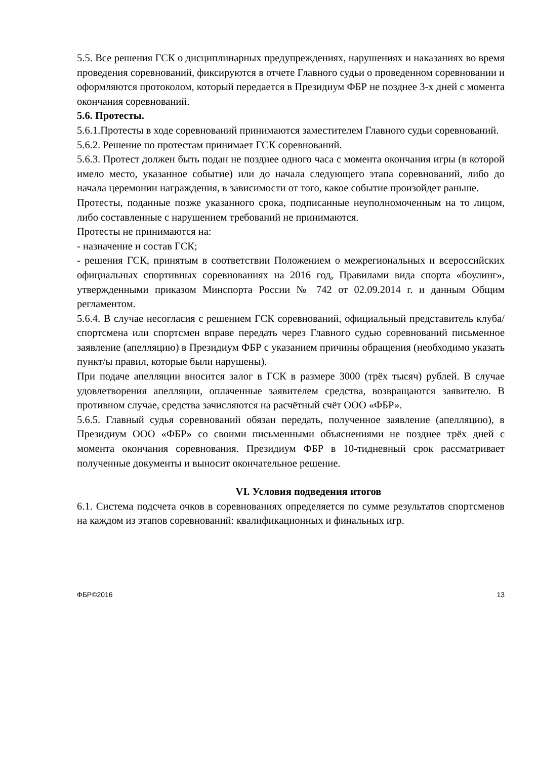5.5. Все решения ГСК о дисциплинарных предупреждениях, нарушениях и наказаниях во время проведения соревнований, фиксируются в отчете Главного судьи о проведенном соревновании и оформляются протоколом, который передается в Президиум ФБР не позднее 3-х дней с момента окончания соревнований.
5.6. Протесты.
5.6.1.Протесты в ходе соревнований принимаются заместителем Главного судьи соревнований.
5.6.2. Решение по протестам принимает ГСК соревнований.
5.6.3. Протест должен быть подан не позднее одного часа с момента окончания игры (в которой имело место, указанное событие) или до начала следующего этапа соревнований, либо до начала церемонии награждения, в зависимости от того, какое событие произойдет раньше.
Протесты, поданные позже указанного срока, подписанные неуполномоченным на то лицом, либо составленные с нарушением требований не принимаются.
Протесты не принимаются на:
- назначение и состав ГСК;
- решения ГСК, принятым в соответствии Положением о межрегиональных и всероссийских официальных спортивных соревнованиях на 2016 год, Правилами вида спорта «боулинг», утвержденными приказом Минспорта России № 742 от 02.09.2014 г. и данным Общим регламентом.
5.6.4. В случае несогласия с решением ГСК соревнований, официальный представитель клуба/спортсмена или спортсмен вправе передать через Главного судью соревнований письменное заявление (апелляцию) в Президиум ФБР с указанием причины обращения (необходимо указать пункт/ы правил, которые были нарушены).
При подаче апелляции вносится залог в ГСК в размере 3000 (трёх тысяч) рублей. В случае удовлетворения апелляции, оплаченные заявителем средства, возвращаются заявителю. В противном случае, средства зачисляются на расчётный счёт ООО «ФБР».
5.6.5. Главный судья соревнований обязан передать, полученное заявление (апелляцию), в Президиум ООО «ФБР» со своими письменными объяснениями не позднее трёх дней с момента окончания соревнования. Президиум ФБР в 10-тидневный срок рассматривает полученные документы и выносит окончательное решение.
VI. Условия подведения итогов
6.1. Система подсчета очков в соревнованиях определяется по сумме результатов спортсменов на каждом из этапов соревнований: квалификационных и финальных игр.
ФБР©2016 13